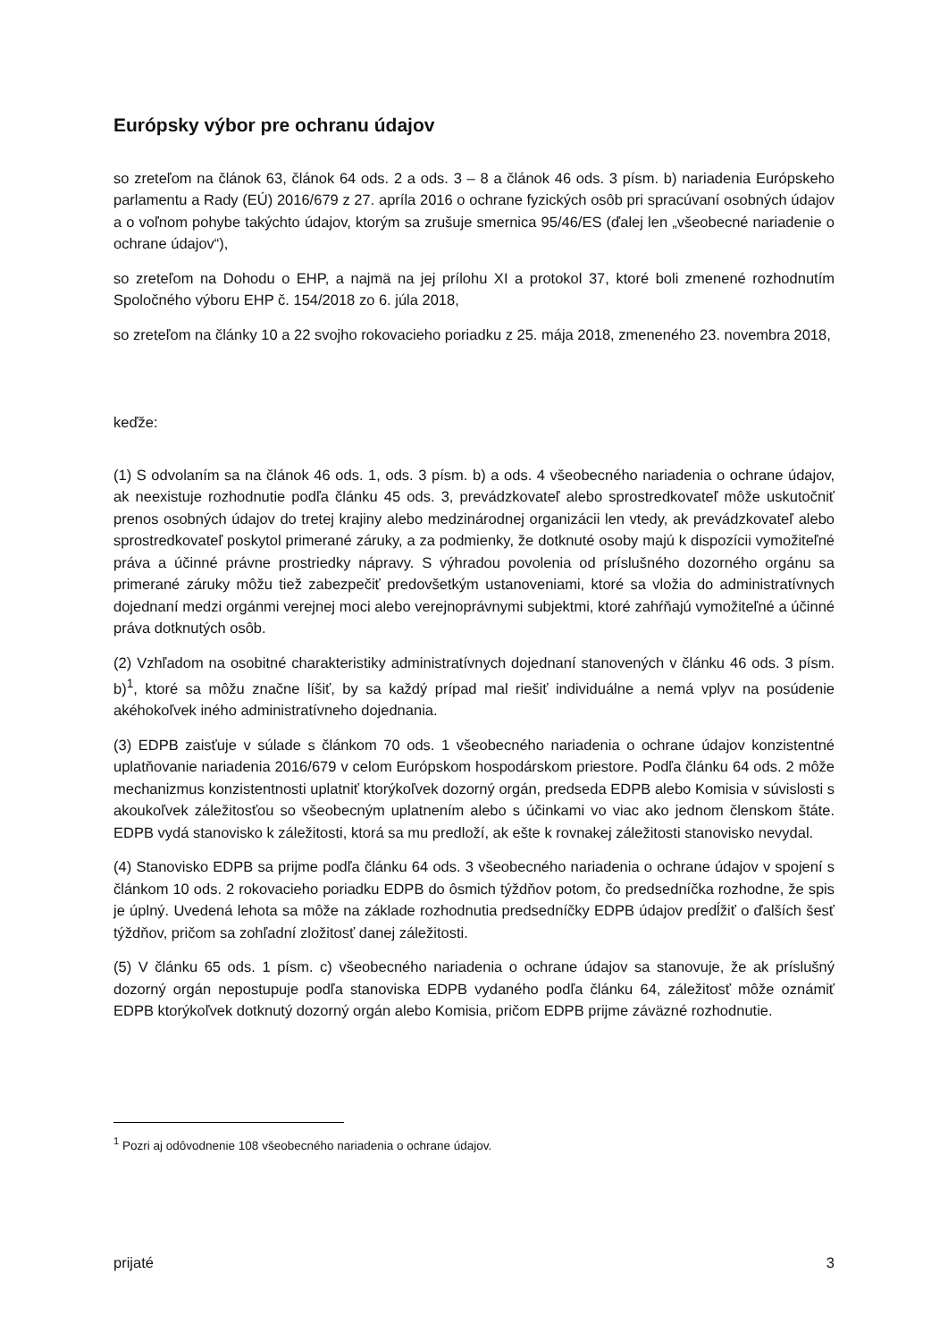Európsky výbor pre ochranu údajov
so zreteľom na článok 63, článok 64 ods. 2 a ods. 3 – 8 a článok 46 ods. 3 písm. b) nariadenia Európskeho parlamentu a Rady (EÚ) 2016/679 z 27. apríla 2016 o ochrane fyzických osôb pri spracúvaní osobných údajov a o voľnom pohybe takýchto údajov, ktorým sa zrušuje smernica 95/46/ES (ďalej len „všeobecné nariadenie o ochrane údajov“),
so zreteľom na Dohodu o EHP, a najmä na jej prílohu XI a protokol 37, ktoré boli zmenené rozhodnutím Spoločného výboru EHP č. 154/2018 zo 6. júla 2018,
so zreteľom na články 10 a 22 svojho rokovacieho poriadku z 25. mája 2018, zmeneného 23. novembra 2018,
keďže:
(1) S odvolaním sa na článok 46 ods. 1, ods. 3 písm. b) a ods. 4 všeobecného nariadenia o ochrane údajov, ak neexistuje rozhodnutie podľa článku 45 ods. 3, prevádzkovateľ alebo sprostredkovateľ môže uskutočniť prenos osobných údajov do tretej krajiny alebo medzinárodnej organizácii len vtedy, ak prevádzkovateľ alebo sprostredkovateľ poskytol primerané záruky, a za podmienky, že dotknuté osoby majú k dispozícii vymožiteľné práva a účinné právne prostriedky nápravy. S výhradou povolenia od príslušného dozorného orgánu sa primerané záruky môžu tiež zabezpečiť predovšetkým ustanoveniami, ktoré sa vložia do administratívnych dojednaní medzi orgánmi verejnej moci alebo verejnoprávnymi subjektmi, ktoré zahŕňajú vymožiteľné a účinné práva dotknutých osôb.
(2) Vzhľadom na osobitné charakteristiky administratívnych dojednaní stanovených v článku 46 ods. 3 písm. b)<sup>1</sup>, ktoré sa môžu značne líšiť, by sa každý prípad mal riešiť individuálne a nemá vplyv na posúdenie akéhokoľvek iného administratívneho dojednania.
(3) EDPB zaisťuje v súlade s článkom 70 ods. 1 všeobecného nariadenia o ochrane údajov konzistentné uplatňovanie nariadenia 2016/679 v celom Európskom hospodárskom priestore. Podľa článku 64 ods. 2 môže mechanizmus konzistentnosti uplatniť ktorýkoľvek dozorný orgán, predseda EDPB alebo Komisia v súvislosti s akoukoľvek záležitosťou so všeobecným uplatnením alebo s účinkami vo viac ako jednom členskom štáte. EDPB vydá stanovisko k záležitosti, ktorá sa mu predloží, ak ešte k rovnakej záležitosti stanovisko nevydal.
(4) Stanovisko EDPB sa prijme podľa článku 64 ods. 3 všeobecného nariadenia o ochrane údajov v spojení s článkom 10 ods. 2 rokovacieho poriadku EDPB do ôsmich týždňov potom, čo predsedníčka rozhodne, že spis je úplný. Uvedená lehota sa môže na základe rozhodnutia predsedníčky EDPB údajov predĺžiť o ďalších šesť týždňov, pričom sa zohľadní zložitosť danej záležitosti.
(5) V článku 65 ods. 1 písm. c) všeobecného nariadenia o ochrane údajov sa stanovuje, že ak príslušný dozorný orgán nepostupuje podľa stanoviska EDPB vydaného podľa článku 64, záležitosť môže oznámiť EDPB ktorýkoľvek dotknutý dozorný orgán alebo Komisia, pričom EDPB prijme záväzné rozhodnutie.
<sup>1</sup> Pozri aj odôvodnenie 108 všeobecného nariadenia o ochrane údajov.
prijaté 3